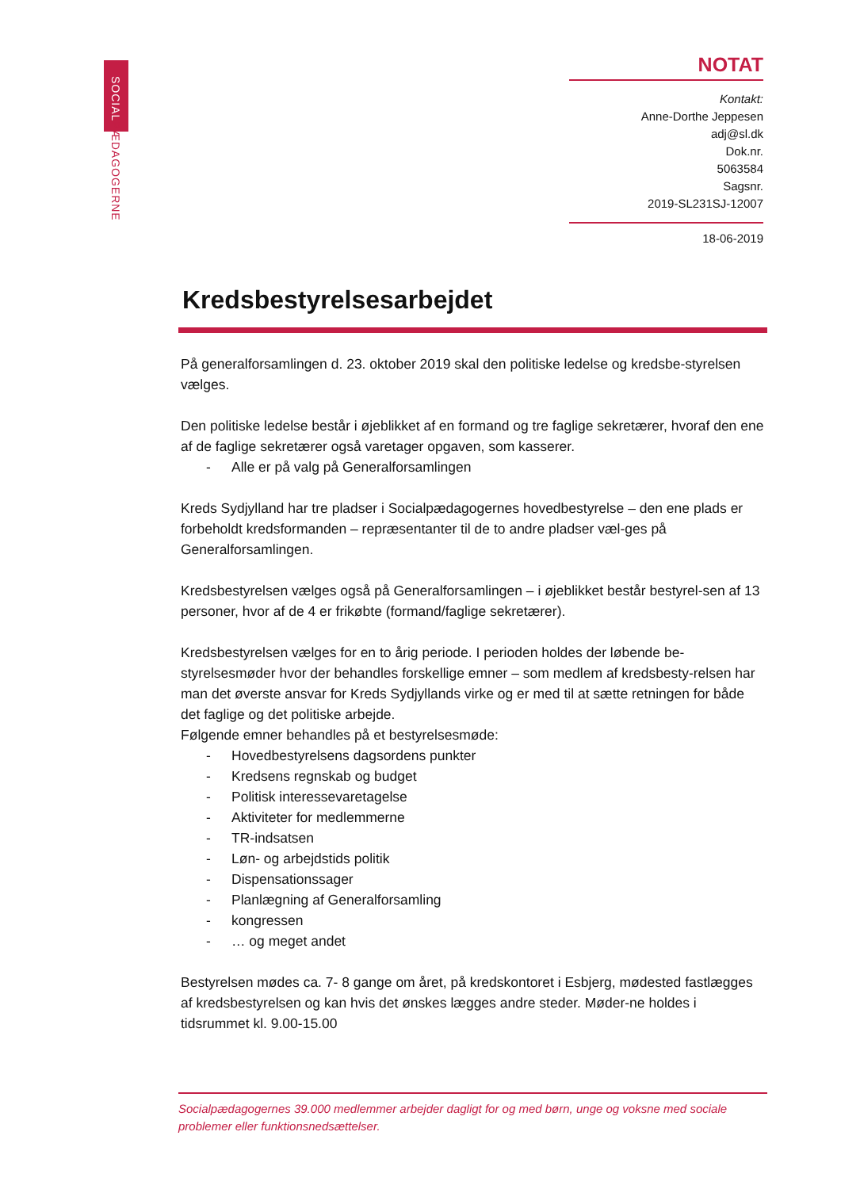SOCIALPÆDAGOGERNE
NOTAT
Kontakt:
Anne-Dorthe Jeppesen
adj@sl.dk
Dok.nr.
5063584
Sagsnr.
2019-SL231SJ-12007
18-06-2019
Kredsbestyrelsesarbejdet
På generalforsamlingen d. 23. oktober 2019 skal den politiske ledelse og kredsbe-styrelsen vælges.
Den politiske ledelse består i øjeblikket af en formand og tre faglige sekretærer, hvoraf den ene af de faglige sekretærer også varetager opgaven, som kasserer.
- Alle er på valg på Generalforsamlingen
Kreds Sydjylland har tre pladser i Socialpædagogernes hovedbestyrelse – den ene plads er forbeholdt kredsformanden – repræsentanter til de to andre pladser væl-ges på Generalforsamlingen.
Kredsbestyrelsen vælges også på Generalforsamlingen – i øjeblikket består bestyrel-sen af 13 personer, hvor af de 4 er frikøbte (formand/faglige sekretærer).
Kredsbestyrelsen vælges for en to årig periode. I perioden holdes der løbende be-styrelsesmøder hvor der behandles forskellige emner – som medlem af kredsbesty-relsen har man det øverste ansvar for Kreds Sydjyllands virke og er med til at sætte retningen for både det faglige og det politiske arbejde.
Følgende emner behandles på et bestyrelsesmøde:
- Hovedbestyrelsens dagsordens punkter
- Kredsens regnskab og budget
- Politisk interessevaretagelse
- Aktiviteter for medlemmerne
- TR-indsatsen
- Løn- og arbejdstids politik
- Dispensationssager
- Planlægning af Generalforsamling
- kongressen
- … og meget andet
Bestyrelsen mødes ca. 7- 8 gange om året, på kredskontoret i Esbjerg, mødested fastlægges af kredsbestyrelsen og kan hvis det ønskes lægges andre steder. Møder-ne holdes i tidsrummet kl. 9.00-15.00
Socialpædagogernes 39.000 medlemmer arbejder dagligt for og med børn, unge og voksne med sociale problemer eller funktionsnedsættelser.